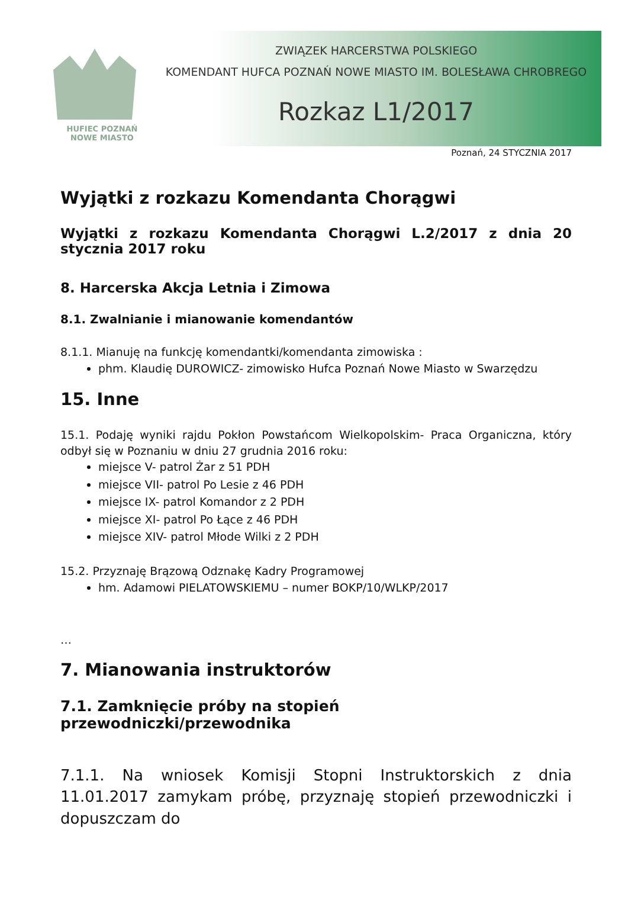HUFIEC POZNAŃ
NOWE MIASTO
ZWIĄZEK HARCERSTWA POLSKIEGO
KOMENDANT HUFCA POZNAŃ NOWE MIASTO IM. BOLESŁAWA CHROBREGO
Rozkaz L1/2017
Poznań, 24 STYCZNIA 2017
Wyjątki z rozkazu Komendanta Chorągwi
Wyjątki z rozkazu Komendanta Chorągwi L.2/2017 z dnia 20 stycznia 2017 roku
8. Harcerska Akcja Letnia i Zimowa
8.1. Zwalnianie i mianowanie komendantów
8.1.1. Mianuję na funkcję komendantki/komendanta zimowiska :
phm. Klaudię DUROWICZ- zimowisko Hufca Poznań Nowe Miasto w Swarzędzu
15. Inne
15.1. Podaję wyniki rajdu Pokłon Powstańcom Wielkopolskim- Praca Organiczna, który odbył się w Poznaniu w dniu 27 grudnia 2016 roku:
miejsce V- patrol Żar z 51 PDH
miejsce VII- patrol Po Lesie z 46 PDH
miejsce IX- patrol Komandor z 2 PDH
miejsce XI- patrol Po Łące z 46 PDH
miejsce XIV- patrol Młode Wilki z 2 PDH
15.2. Przyznaję Brązową Odznakę Kadry Programowej
hm. Adamowi PIELATOWSKIEMU – numer BOKP/10/WLKP/2017
…
7. Mianowania instruktorów
7.1. Zamknięcie próby na stopień przewodniczki/przewodnika
7.1.1. Na wniosek Komisji Stopni Instruktorskich z dnia 11.01.2017 zamykam próbę, przyznaję stopień przewodniczki i dopuszczam do